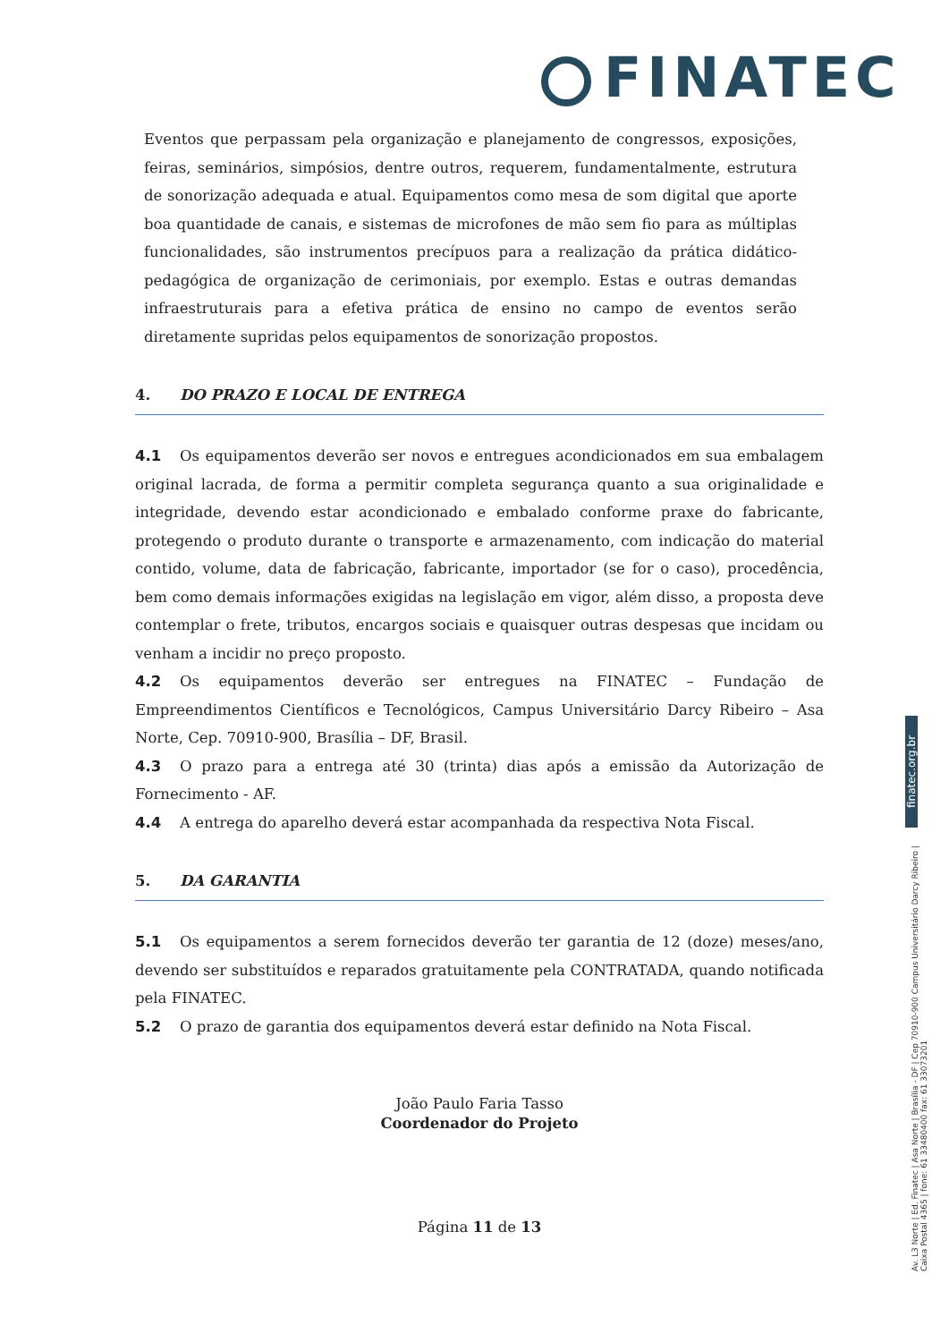FINATEC
Eventos que perpassam pela organização e planejamento de congressos, exposições, feiras, seminários, simpósios, dentre outros, requerem, fundamentalmente, estrutura de sonorização adequada e atual. Equipamentos como mesa de som digital que aporte boa quantidade de canais, e sistemas de microfones de mão sem fio para as múltiplas funcionalidades, são instrumentos precípuos para a realização da prática didático-pedagógica de organização de cerimoniais, por exemplo. Estas e outras demandas infraestruturais para a efetiva prática de ensino no campo de eventos serão diretamente supridas pelos equipamentos de sonorização propostos.
4. DO PRAZO E LOCAL DE ENTREGA
4.1 Os equipamentos deverão ser novos e entregues acondicionados em sua embalagem original lacrada, de forma a permitir completa segurança quanto a sua originalidade e integridade, devendo estar acondicionado e embalado conforme praxe do fabricante, protegendo o produto durante o transporte e armazenamento, com indicação do material contido, volume, data de fabricação, fabricante, importador (se for o caso), procedência, bem como demais informações exigidas na legislação em vigor, além disso, a proposta deve contemplar o frete, tributos, encargos sociais e quaisquer outras despesas que incidam ou venham a incidir no preço proposto.
4.2 Os equipamentos deverão ser entregues na FINATEC – Fundação de Empreendimentos Científicos e Tecnológicos, Campus Universitário Darcy Ribeiro – Asa Norte, Cep. 70910-900, Brasília – DF, Brasil.
4.3 O prazo para a entrega até 30 (trinta) dias após a emissão da Autorização de Fornecimento - AF.
4.4 A entrega do aparelho deverá estar acompanhada da respectiva Nota Fiscal.
5. DA GARANTIA
5.1 Os equipamentos a serem fornecidos deverão ter garantia de 12 (doze) meses/ano, devendo ser substituídos e reparados gratuitamente pela CONTRATADA, quando notificada pela FINATEC.
5.2 O prazo de garantia dos equipamentos deverá estar definido na Nota Fiscal.
João Paulo Faria Tasso
Coordenador do Projeto
Página 11 de 13
finatec.org.br
Av. L3 Norte | Ed. Finatec | Asa Norte | Brasília - DF | Cep 70910-900 Campus Universitário Darcy Ribeiro | Caixa Postal 4365 | fone: 61 33480400 fax: 61 33073201